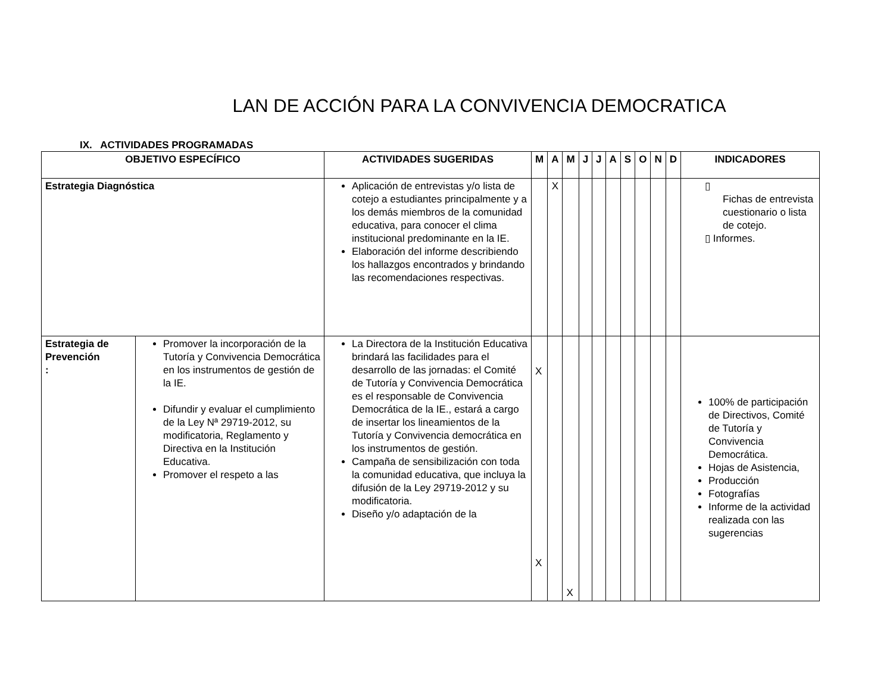LAN DE ACCIÓN PARA LA CONVIVENCIA DEMOCRATICA
IX. ACTIVIDADES PROGRAMADAS
| OBJETIVO ESPECÍFICO | | ACTIVIDADES SUGERIDAS | M | A | M | J | J | A | S | O | N | D | INDICADORES |
| --- | --- | --- | --- | --- | --- | --- | --- | --- | --- | --- | --- | --- | --- |
| Estrategia Diagnóstica | | Aplicación de entrevistas y/o lista de cotejo a estudiantes principalmente y a los demás miembros de la comunidad educativa, para conocer el clima institucional predominante en la IE. Elaboración del informe describiendo los hallazgos encontrados y brindando las recomendaciones respectivas. | | X | | | | | | | | | ▯ Fichas de entrevista cuestionario o lista de cotejo. ▯ Informes. |
| Estrategia de Prevención : | Promover la incorporación de la Tutoría y Convivencia Democrática en los instrumentos de gestión de la IE. Difundir y evaluar el cumplimiento de la Ley Nª 29719-2012, su modificatoria, Reglamento y Directiva en la Institución Educativa. Promover el respeto a las | La Directora de la Institución Educativa brindará las facilidades para el desarrollo de las jornadas: el Comité de Tutoría y Convivencia Democrática es el responsable de Convivencia Democrática de la IE., estará a cargo de insertar los lineamientos de la Tutoría y Convivencia democrática en los instrumentos de gestión. Campaña de sensibilización con toda la comunidad educativa, que incluya la difusión de la Ley 29719-2012 y su modificatoria. Diseño y/o adaptación de la | X X | | X | | | | | | | | 100% de participación de Directivos, Comité de Tutoría y Convivencia Democrática. Hojas de Asistencia, Producción Fotografías Informe de la actividad realizada con las sugerencias |